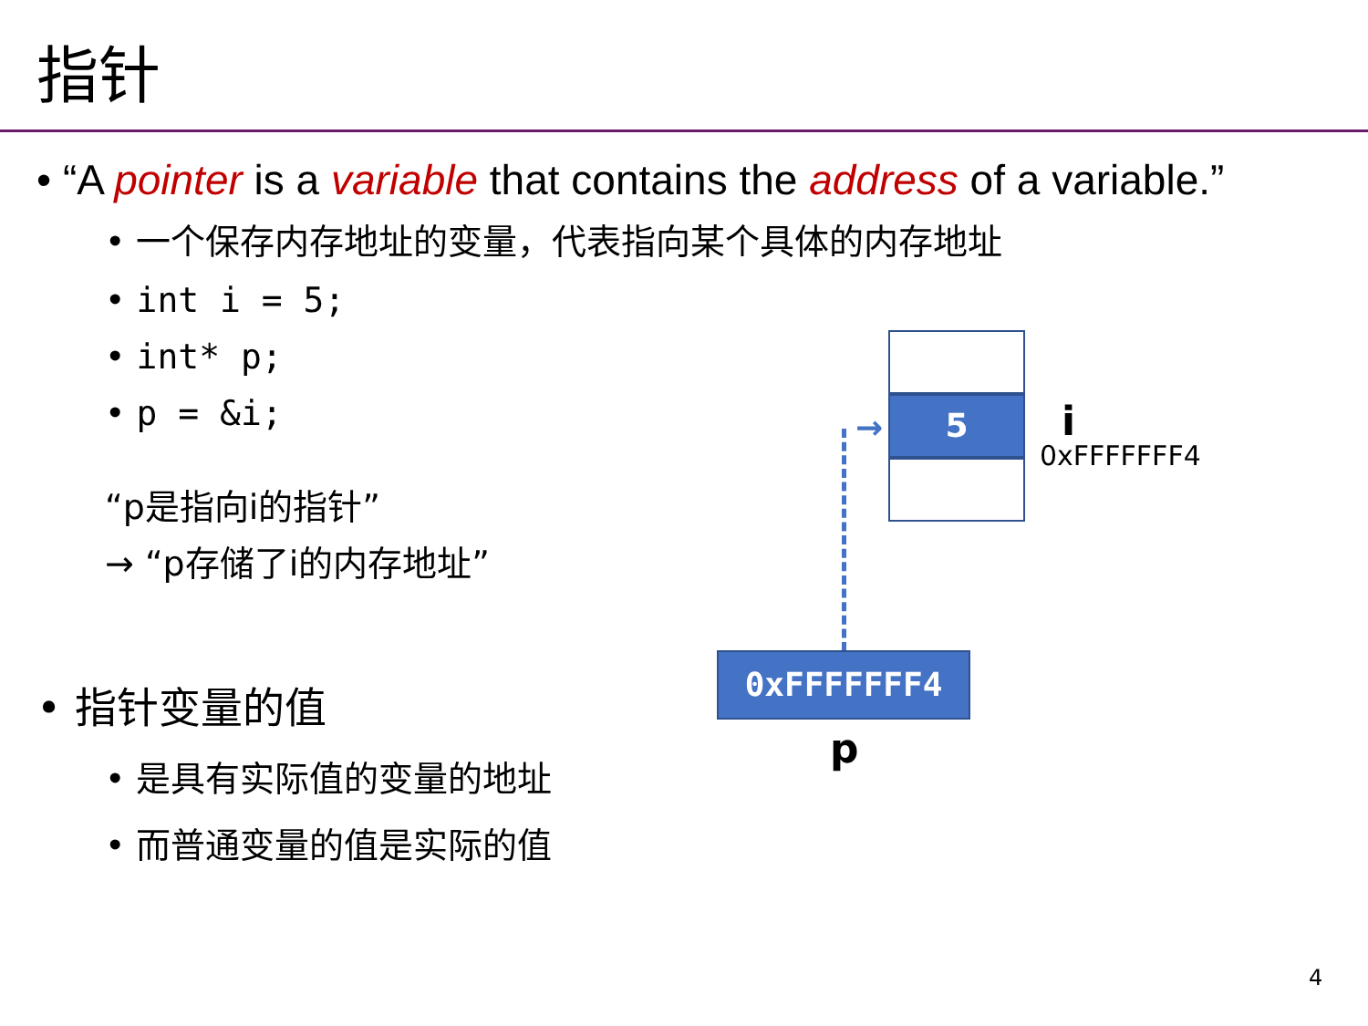指针
• “A pointer is a variable that contains the address of a variable.”
• 一个保存内存地址的变量，代表指向某个具体的内存地址
• int i = 5;
• int* p;
• p = &i;
“p是指向i的指针”
→ “p存储了i的内存地址”
• 指针变量的值
• 是具有实际值的变量的地址
• 而普通变量的值是实际的值
5 i
0xFFFFFFF4
→
0xFFFFFFF4
p
4